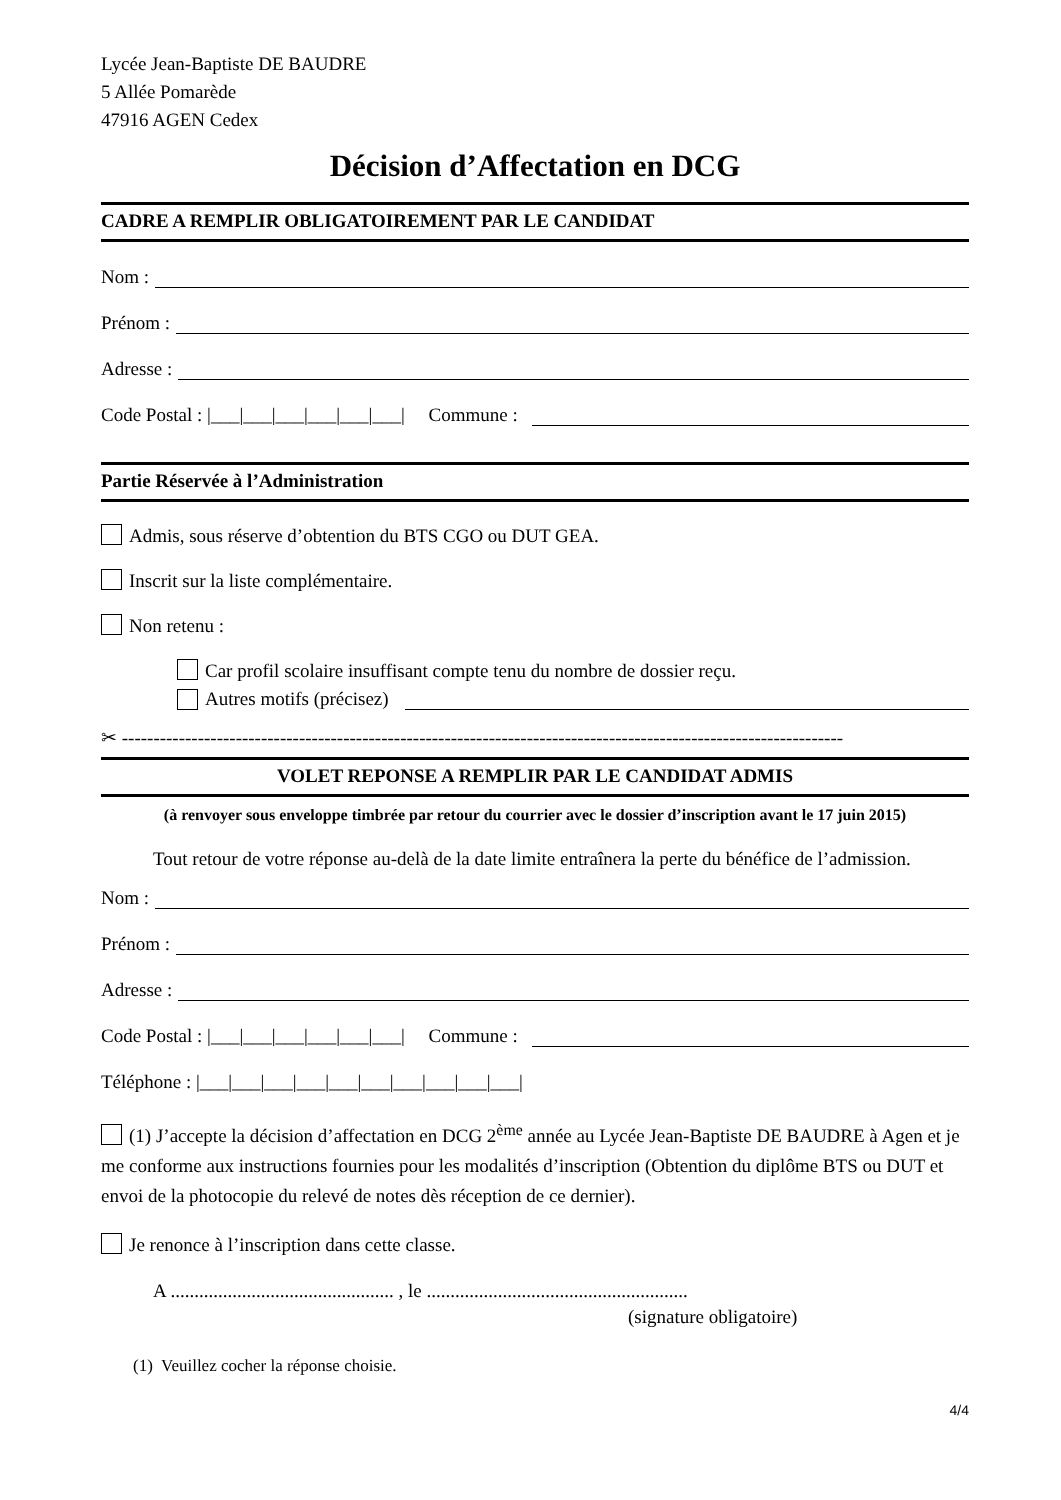Lycée Jean-Baptiste DE BAUDRE
5 Allée Pomarède
47916 AGEN Cedex
Décision d’Affectation en DCG
CADRE A REMPLIR OBLIGATOIREMENT PAR LE CANDIDAT
Nom :
Prénom :
Adresse :
Code Postal : |___|___|___|___|___|___| Commune :
Partie Réservée à l’Administration
Admis, sous réserve d’obtention du BTS CGO ou DUT GEA.
Inscrit sur la liste complémentaire.
Non retenu :
Car profil scolaire insuffisant compte tenu du nombre de dossier reçu.
Autres motifs (précisez)
✂ ------------------------------------------------------------------------------------------------------------------
VOLET REPONSE A REMPLIR PAR LE CANDIDAT ADMIS
(à renvoyer sous enveloppe timbrée par retour du courrier avec le dossier d’inscription avant le 17 juin 2015)
Tout retour de votre réponse au-delà de la date limite entraînera la perte du bénéfice de l’admission.
Nom :
Prénom :
Adresse :
Code Postal : |___|___|___|___|___|___| Commune :
Téléphone : |___|___|___|___|___|___|___|___|___|___|
(1) J’accepte la décision d’affectation en DCG 2<sup>ème</sup> année au Lycée Jean-Baptiste DE BAUDRE à Agen et je me conforme aux instructions fournies pour les modalités d’inscription (Obtention du diplôme BTS ou DUT et envoi de la photocopie du relevé de notes dès réception de ce dernier).
Je renonce à l’inscription dans cette classe.
A ............................................... , le .......................................................
(signature obligatoire)
(1) Veuillez cocher la réponse choisie.
4/4